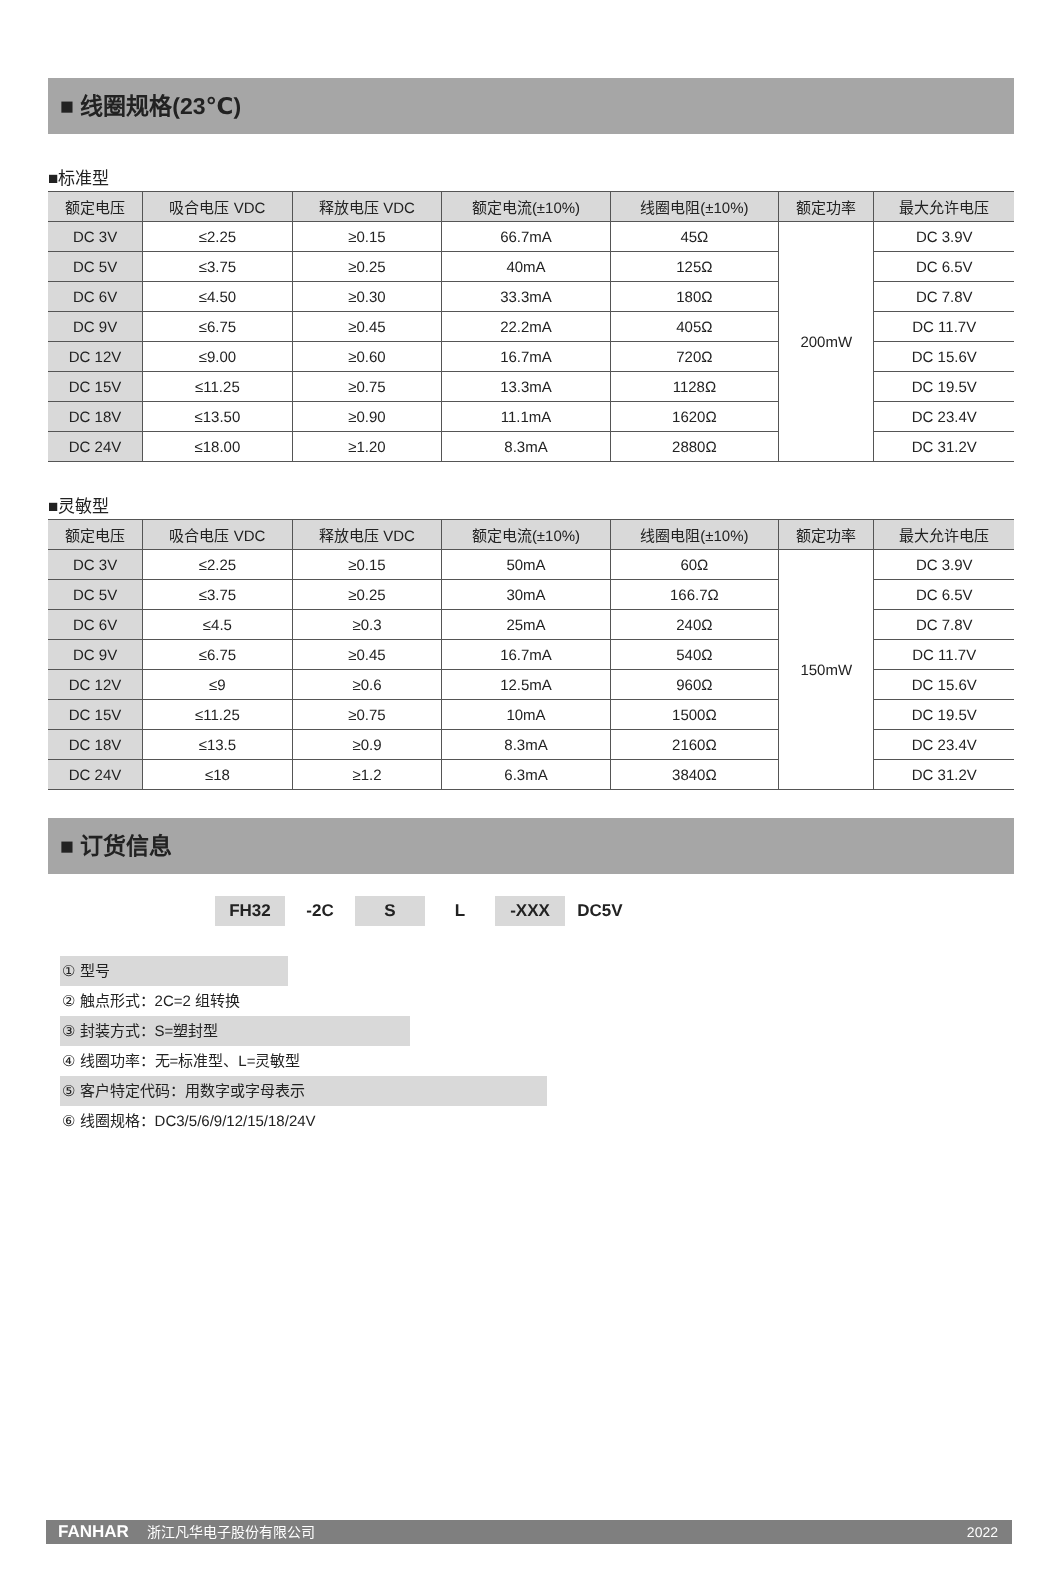■ 线圈规格(23℃)
■标准型
| 额定电压 | 吸合电压 VDC | 释放电压 VDC | 额定电流(±10%) | 线圈电阻(±10%) | 额定功率 | 最大允许电压 |
| --- | --- | --- | --- | --- | --- | --- |
| DC 3V | ≤2.25 | ≥0.15 | 66.7mA | 45Ω | 200mW | DC 3.9V |
| DC 5V | ≤3.75 | ≥0.25 | 40mA | 125Ω | | DC 6.5V |
| DC 6V | ≤4.50 | ≥0.30 | 33.3mA | 180Ω | | DC 7.8V |
| DC 9V | ≤6.75 | ≥0.45 | 22.2mA | 405Ω | | DC 11.7V |
| DC 12V | ≤9.00 | ≥0.60 | 16.7mA | 720Ω | | DC 15.6V |
| DC 15V | ≤11.25 | ≥0.75 | 13.3mA | 1128Ω | | DC 19.5V |
| DC 18V | ≤13.50 | ≥0.90 | 11.1mA | 1620Ω | | DC 23.4V |
| DC 24V | ≤18.00 | ≥1.20 | 8.3mA | 2880Ω | | DC 31.2V |
■灵敏型
| 额定电压 | 吸合电压 VDC | 释放电压 VDC | 额定电流(±10%) | 线圈电阻(±10%) | 额定功率 | 最大允许电压 |
| --- | --- | --- | --- | --- | --- | --- |
| DC 3V | ≤2.25 | ≥0.15 | 50mA | 60Ω | 150mW | DC 3.9V |
| DC 5V | ≤3.75 | ≥0.25 | 30mA | 166.7Ω | | DC 6.5V |
| DC 6V | ≤4.5 | ≥0.3 | 25mA | 240Ω | | DC 7.8V |
| DC 9V | ≤6.75 | ≥0.45 | 16.7mA | 540Ω | | DC 11.7V |
| DC 12V | ≤9 | ≥0.6 | 12.5mA | 960Ω | | DC 15.6V |
| DC 15V | ≤11.25 | ≥0.75 | 10mA | 1500Ω | | DC 19.5V |
| DC 18V | ≤13.5 | ≥0.9 | 8.3mA | 2160Ω | | DC 23.4V |
| DC 24V | ≤18 | ≥1.2 | 6.3mA | 3840Ω | | DC 31.2V |
■ 订货信息
FH32 -2C S L -XXX DC5V
① 型号
② 触点形式：2C=2 组转换
③ 封装方式：S=塑封型
④ 线圈功率：无=标准型、L=灵敏型
⑤ 客户特定代码：用数字或字母表示
⑥ 线圈规格：DC3/5/6/9/12/15/18/24V
FANHAR 浙江凡华电子股份有限公司 2022